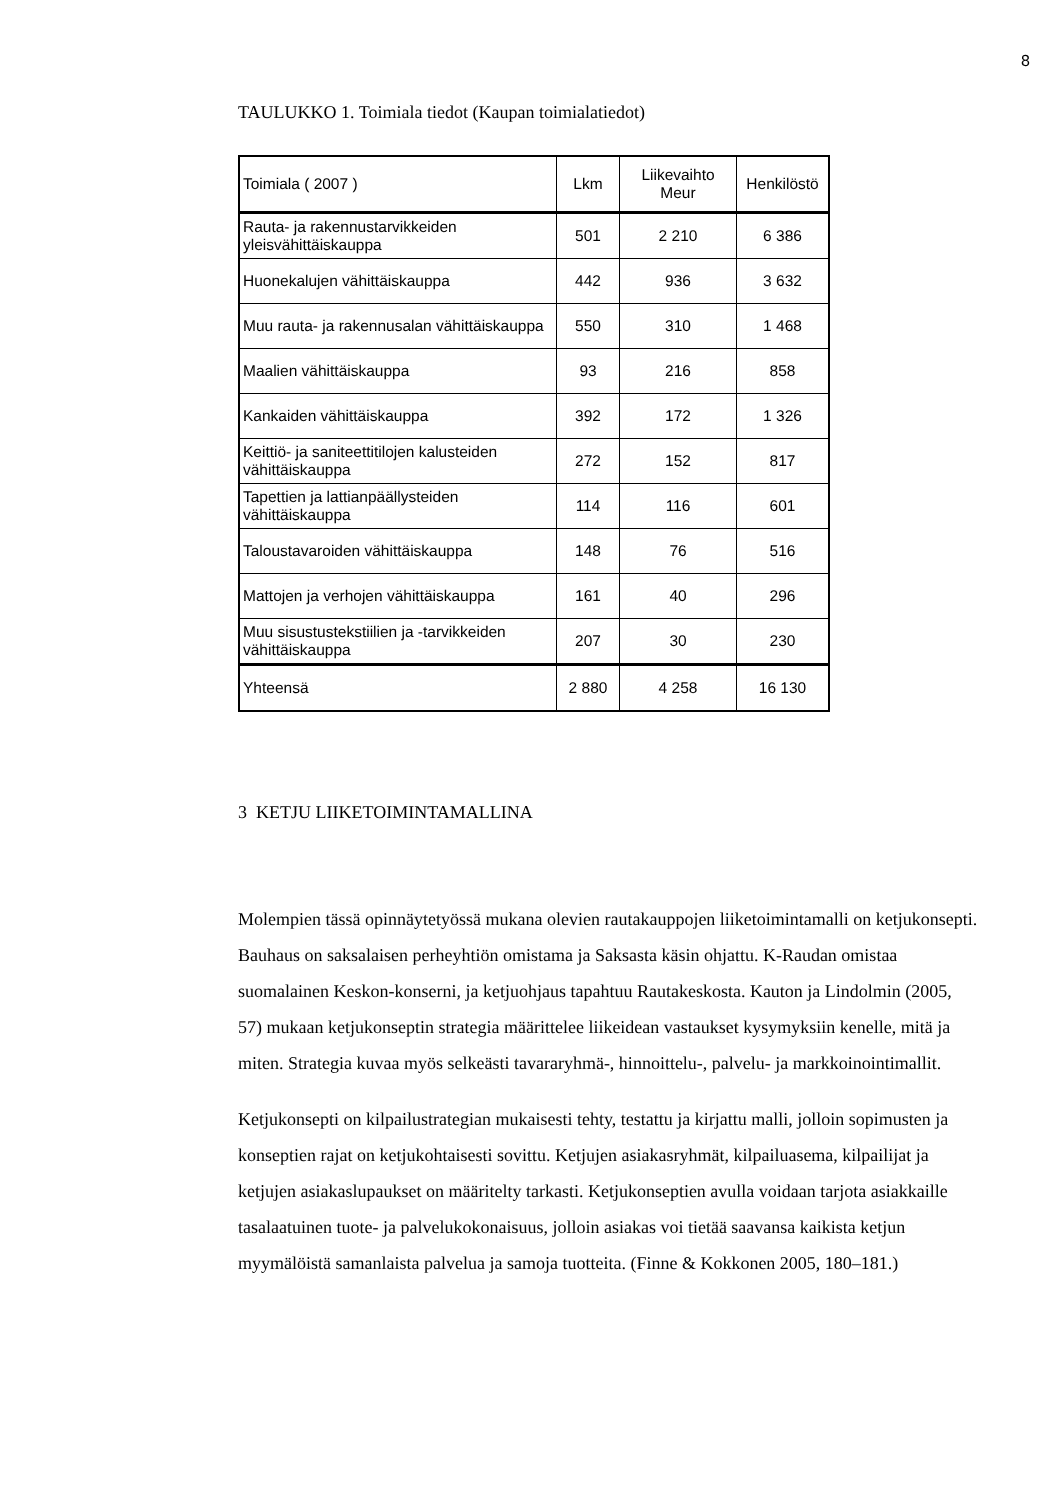8
TAULUKKO 1. Toimiala tiedot (Kaupan toimialatiedot)
| Toimiala ( 2007 ) | Lkm | Liikevaihto Meur | Henkilöstö |
| --- | --- | --- | --- |
| Rauta- ja rakennustarvikkeiden yleisvähittäiskauppa | 501 | 2 210 | 6 386 |
| Huonekalujen vähittäiskauppa | 442 | 936 | 3 632 |
| Muu rauta- ja rakennusalan vähittäiskauppa | 550 | 310 | 1 468 |
| Maalien vähittäiskauppa | 93 | 216 | 858 |
| Kankaiden vähittäiskauppa | 392 | 172 | 1 326 |
| Keittiö- ja saniteettitilojen kalusteiden vähittäiskauppa | 272 | 152 | 817 |
| Tapettien ja lattianpäällysteiden vähittäiskauppa | 114 | 116 | 601 |
| Taloustavaroiden vähittäiskauppa | 148 | 76 | 516 |
| Mattojen ja verhojen vähittäiskauppa | 161 | 40 | 296 |
| Muu sisustustekstiilien ja -tarvikkeiden vähittäiskauppa | 207 | 30 | 230 |
| Yhteensä | 2 880 | 4 258 | 16 130 |
3 KETJU LIIKETOIMINTAMALLINA
Molempien tässä opinnäytetyössä mukana olevien rautakauppojen liiketoimintamalli on ketjukonsepti. Bauhaus on saksalaisen perheyhtiön omistama ja Saksasta käsin ohjattu. K-Raudan omistaa suomalainen Keskon-konserni, ja ketjuohjaus tapahtuu Rautakeskosta. Kauton ja Lindolmin (2005, 57) mukaan ketjukonseptin strategia määrittelee liikeidean vastaukset kysymyksiin kenelle, mitä ja miten. Strategia kuvaa myös selkeästi tavararyhmä-, hinnoittelu-, palvelu- ja markkoinointimallit.
Ketjukonsepti on kilpailustrategian mukaisesti tehty, testattu ja kirjattu malli, jolloin sopimusten ja konseptien rajat on ketjukohtaisesti sovittu. Ketjujen asiakasryhmät, kilpailuasema, kilpailijat ja ketjujen asiakaslupaukset on määritelty tarkasti. Ketjukonseptien avulla voidaan tarjota asiakkaille tasalaatuinen tuote- ja palvelukokonaisuus, jolloin asiakas voi tietää saavansa kaikista ketjun myymälöistä samanlaista palvelua ja samoja tuotteita. (Finne & Kokkonen 2005, 180–181.)